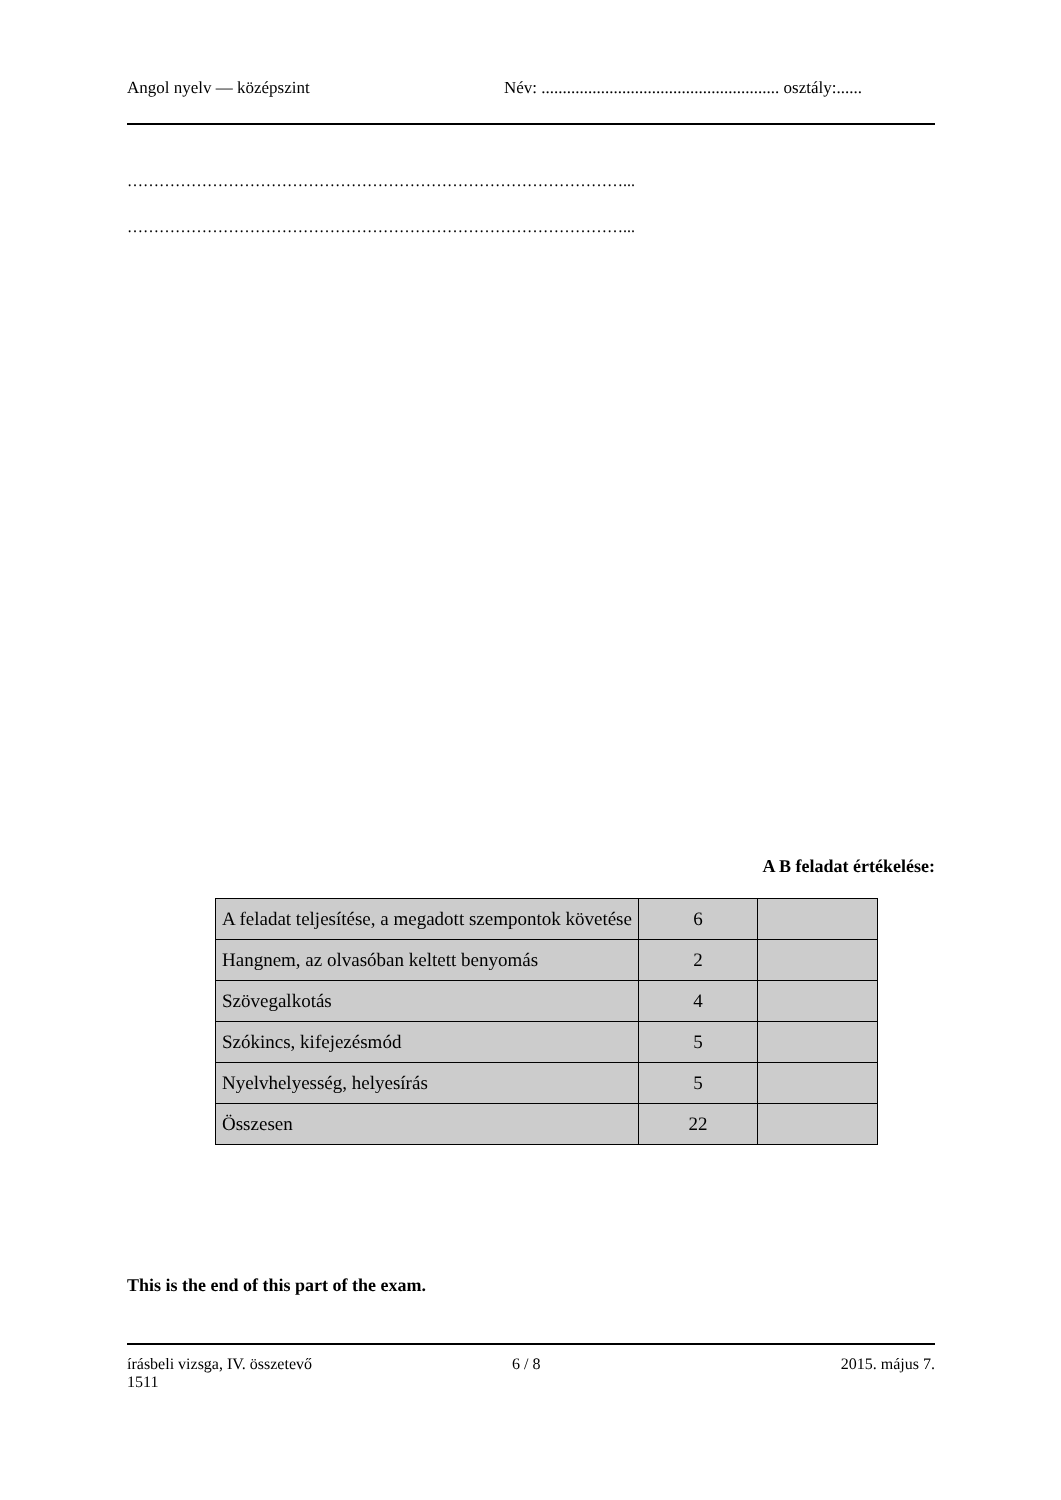Angol nyelv — középszint Név: ........................................................ osztály:......
…………………………………………………………………………………...
…………………………………………………………………………………...
A B feladat értékelése:
| A feladat teljesítése, a megadott szempontok követése | 6 | |
| Hangnem, az olvasóban keltett benyomás | 2 | |
| Szövegalkotás | 4 | |
| Szókincs, kifejezésmód | 5 | |
| Nyelvhelyesség, helyesírás | 5 | |
| Összesen | 22 | |
This is the end of this part of the exam.
írásbeli vizsga, IV. összetevő
1511
6 / 8 2015. május 7.